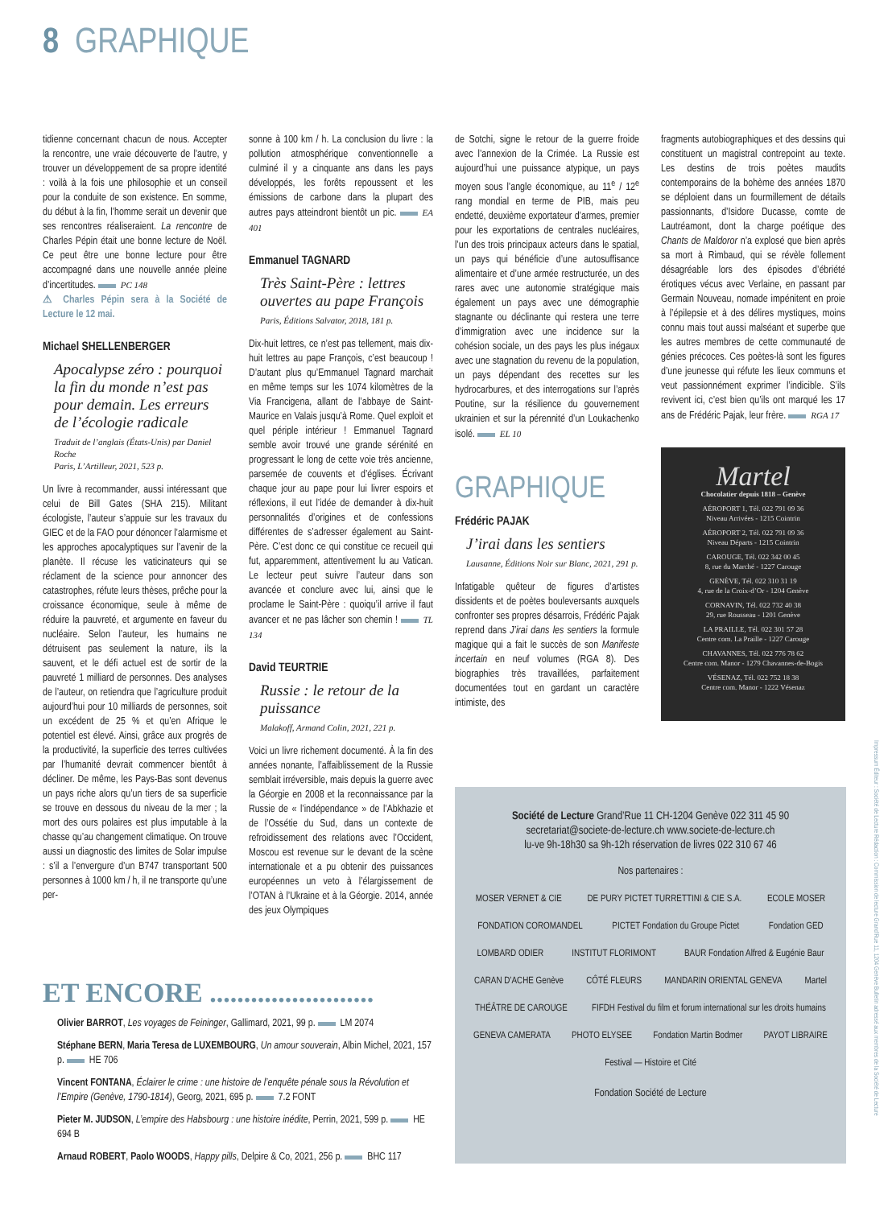8 GRAPHIQUE
tidienne concernant chacun de nous. Accepter la rencontre, une vraie découverte de l’autre, y trouver un développement de sa propre identité : voilà à la fois une philosophie et un conseil pour la conduite de son existence. En somme, du début à la fin, l’homme serait un devenir que ses rencontres réaliseraient. La rencontre de Charles Pépin était une bonne lecture de Noël. Ce peut être une bonne lecture pour être accompagné dans une nouvelle année pleine d’incertitudes. PC 148
⚠ Charles Pépin sera à la Société de Lecture le 12 mai.
Michael SHELLENBERGER
Apocalypse zéro : pourquoi la fin du monde n’est pas pour demain. Les erreurs de l’écologie radicale
Traduit de l’anglais (États-Unis) par Daniel Roche
Paris, L’Artilleur, 2021, 523 p.
Un livre à recommander, aussi intéressant que celui de Bill Gates (SHA 215). Militant écologiste, l’auteur s’appuie sur les travaux du GIEC et de la FAO pour dénoncer l’alarmisme et les approches apocalyptiques sur l’avenir de la planète. Il récuse les vaticinateurs qui se réclament de la science pour annoncer des catastrophes, réfute leurs thèses, prêche pour la croissance économique, seule à même de réduire la pauvreté, et argumente en faveur du nucléaire. Selon l’auteur, les humains ne détruisent pas seulement la nature, ils la sauvent, et le défi actuel est de sortir de la pauvreté 1 milliard de personnes. Des analyses de l’auteur, on retiendra que l’agriculture produit aujourd’hui pour 10 milliards de personnes, soit un excédent de 25 % et qu’en Afrique le potentiel est élevé. Ainsi, grâce aux progrès de la productivité, la superficie des terres cultivées par l’humanité devrait commencer bientôt à décliner. De même, les Pays-Bas sont devenus un pays riche alors qu’un tiers de sa superficie se trouve en dessous du niveau de la mer ; la mort des ours polaires est plus imputable à la chasse qu’au changement climatique. On trouve aussi un diagnostic des limites de Solar impulse : s’il a l’envergure d’un B747 transportant 500 personnes à 1000 km / h, il ne transporte qu’une per-
sonne à 100 km / h. La conclusion du livre : la pollution atmosphérique conventionnelle a culminé il y a cinquante ans dans les pays développés, les forêts repoussent et les émissions de carbone dans la plupart des autres pays atteindront bientôt un pic. EA 401
Emmanuel TAGNARD
Très Saint-Père : lettres ouvertes au pape François
Paris, Éditions Salvator, 2018, 181 p.
Dix-huit lettres, ce n’est pas tellement, mais dix-huit lettres au pape François, c’est beaucoup ! D’autant plus qu’Emmanuel Tagnard marchait en même temps sur les 1074 kilomètres de la Via Francigena, allant de l’abbaye de Saint-Maurice en Valais jusqu’à Rome. Quel exploit et quel périple intérieur ! Emmanuel Tagnard semble avoir trouvé une grande sérénité en progressant le long de cette voie très ancienne, parsemée de couvents et d’églises. Écrivant chaque jour au pape pour lui livrer espoirs et réflexions, il eut l’idée de demander à dix-huit personnalités d’origines et de confessions différentes de s’adresser également au Saint-Père. C’est donc ce qui constitue ce recueil qui fut, apparemment, attentivement lu au Vatican. Le lecteur peut suivre l’auteur dans son avancée et conclure avec lui, ainsi que le proclame le Saint-Père : quoiqu’il arrive il faut avancer et ne pas lâcher son chemin ! TL 134
David TEURTRIE
Russie : le retour de la puissance
Malakoff, Armand Colin, 2021, 221 p.
Voici un livre richement documenté. À la fin des années nonante, l’affaiblissement de la Russie semblait irréversible, mais depuis la guerre avec la Géorgie en 2008 et la reconnaissance par la Russie de « l’indépendance » de l’Abkhazie et de l’Ossétie du Sud, dans un contexte de refroidissement des relations avec l’Occident, Moscou est revenue sur le devant de la scène internationale et a pu obtenir des puissances européennes un veto à l’élargissement de l’OTAN à l’Ukraine et à la Géorgie. 2014, année des jeux Olympiques
de Sotchi, signe le retour de la guerre froide avec l’annexion de la Crimée. La Russie est aujourd’hui une puissance atypique, un pays moyen sous l’angle économique, au 11<sup>e</sup> / 12<sup>e</sup> rang mondial en terme de PIB, mais peu endetté, deuxième exportateur d’armes, premier pour les exportations de centrales nucléaires, l’un des trois principaux acteurs dans le spatial, un pays qui bénéficie d’une autosuffisance alimentaire et d’une armée restructurée, un des rares avec une autonomie stratégique mais également un pays avec une démographie stagnante ou déclinante qui restera une terre d’immigration avec une incidence sur la cohésion sociale, un des pays les plus inégaux avec une stagnation du revenu de la population, un pays dépendant des recettes sur les hydrocarbures, et des interrogations sur l’après Poutine, sur la résilience du gouvernement ukrainien et sur la pérennité d’un Loukachenko isolé. EL 10
GRAPHIQUE
Frédéric PAJAK
J’irai dans les sentiers
Lausanne, Éditions Noir sur Blanc, 2021, 291 p.
Infatigable quêteur de figures d’artistes dissidents et de poètes bouleversants auxquels confronter ses propres désarrois, Frédéric Pajak reprend dans J’irai dans les sentiers la formule magique qui a fait le succès de son Manifeste incertain en neuf volumes (RGA 8). Des biographies très travaillées, parfaitement documentées tout en gardant un caractère intimiste, des
fragments autobiographiques et des dessins qui constituent un magistral contrepoint au texte. Les destins de trois poètes maudits contemporains de la bohème des années 1870 se déploient dans un fourmillement de détails passionnants, d’Isidore Ducasse, comte de Lautréamont, dont la charge poétique des Chants de Maldoror n’a explosé que bien après sa mort à Rimbaud, qui se révèle follement désagréable lors des épisodes d’ébriété érotiques vécus avec Verlaine, en passant par Germain Nouveau, nomade impénitent en proie à l’épilepsie et à des délires mystiques, moins connu mais tout aussi malséant et superbe que les autres membres de cette communauté de génies précoces. Ces poètes-là sont les figures d’une jeunesse qui réfute les lieux communs et veut passionnément exprimer l’indicible. S’ils revivent ici, c’est bien qu’ils ont marqué les 17 ans de Frédéric Pajak, leur frère. RGA 17
Martel
Chocolatier depuis 1818 – Genève
AÉROPORT 1, Tél. 022 791 09 36
Niveau Arrivées - 1215 Cointrin
AÉROPORT 2, Tél. 022 791 09 36
Niveau Départs - 1215 Cointrin
CAROUGE, Tél. 022 342 00 45
8, rue du Marché - 1227 Carouge
GENÈVE, Tél. 022 310 31 19
4, rue de la Croix-d’Or - 1204 Genève
CORNAVIN, Tél. 022 732 40 38
29, rue Rousseau - 1201 Genève
LA PRAILLE, Tél. 022 301 57 28
Centre com. La Praille - 1227 Carouge
CHAVANNES, Tél. 022 776 78 62
Centre com. Manor - 1279 Chavannes-de-Bogis
VÉSENAZ, Tél. 022 752 18 38
Centre com. Manor - 1222 Vésenaz
ET ENCORE ........................
Olivier BARROT, Les voyages de Feininger, Gallimard, 2021, 99 p. LM 2074
Stéphane BERN, Maria Teresa de LUXEMBOURG, Un amour souverain, Albin Michel, 2021, 157 p. HE 706
Vincent FONTANA, Éclairer le crime : une histoire de l’enquête pénale sous la Révolution et l’Empire (Genève, 1790-1814), Georg, 2021, 695 p. 7.2 FONT
Pieter M. JUDSON, L’empire des Habsbourg : une histoire inédite, Perrin, 2021, 599 p. HE 694 B
Arnaud ROBERT, Paolo WOODS, Happy pills, Delpire & Co, 2021, 256 p. BHC 117
Société de Lecture Grand’Rue 11 CH-1204 Genève 022 311 45 90
secretariat@societe-de-lecture.ch www.societe-de-lecture.ch
lu-ve 9h-18h30 sa 9h-12h réservation de livres 022 310 67 46
Nos partenaires :
MOSER VERNET & CIE DE PURY PICTET TURRETTINI & CIE S.A. ECOLE MOSER FONDATION COROMANDEL PICTET Fondation du Groupe Pictet Fondation GED LOMBARD ODIER INSTITUT FLORIMONT BAUR Fondation Alfred & Eugénie Baur CARAN D’ACHE Genève CÔTÉ FLEURS MANDARIN ORIENTAL GENEVA Martel THÉÂTRE DE CAROUGE FIFDH Festival du film et forum international sur les droits humains GENEVA CAMERATA PHOTO ELYSEE Fondation Martin Bodmer PAYOT LIBRAIRE Festival — Histoire et Cité
Fondation Société de Lecture
Impressum Éditeur : Société de Lecture Rédaction : Commission de lecture Grand’Rue 11, 1204 Genève Bulletin adressé aux membres de la Société de Lecture